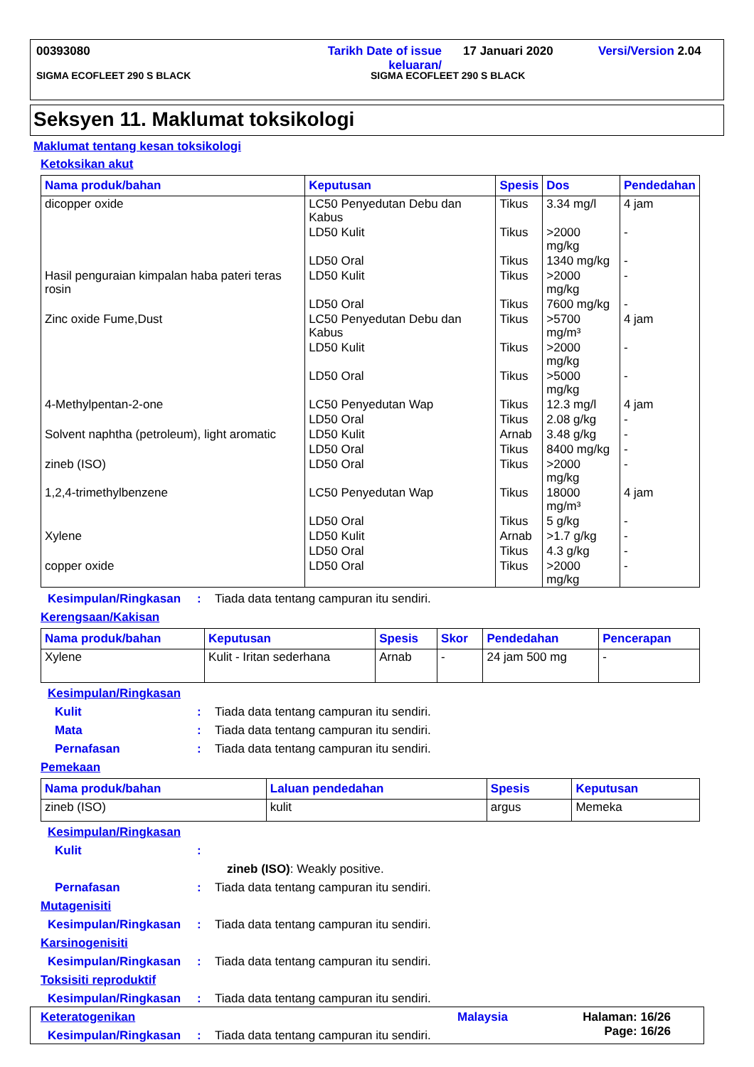00393080 Tarikh Date of issue
keluaran/ 17 Januari 2020 Versi/Version 2.04
SIGMA ECOFLEET 290 S BLACK SIGMA ECOFLEET 290 S BLACK
Seksyen 11. Maklumat toksikologi
Maklumat tentang kesan toksikologi
Ketoksikan akut
| Nama produk/bahan | Keputusan | Spesis | Dos | Pendedahan |
| --- | --- | --- | --- | --- |
| dicopper oxide | LC50 Penyedutan Debu dan Kabus | Tikus | 3.34 mg/l | 4 jam |
| | LD50 Kulit | Tikus | >2000 mg/kg | - |
| | LD50 Oral | Tikus | 1340 mg/kg | - |
| Hasil penguraian kimpalan haba pateri teras rosin | LD50 Kulit | Tikus | >2000 mg/kg | - |
| | LD50 Oral | Tikus | 7600 mg/kg | - |
| Zinc oxide Fume,Dust | LC50 Penyedutan Debu dan Kabus | Tikus | >5700 mg/m³ | 4 jam |
| | LD50 Kulit | Tikus | >2000 mg/kg | - |
| | LD50 Oral | Tikus | >5000 mg/kg | - |
| 4-Methylpentan-2-one | LC50 Penyedutan Wap | Tikus | 12.3 mg/l | 4 jam |
| | LD50 Oral | Tikus | 2.08 g/kg | - |
| Solvent naphtha (petroleum), light aromatic | LD50 Kulit | Arnab | 3.48 g/kg | - |
| | LD50 Oral | Tikus | 8400 mg/kg | - |
| zineb (ISO) | LD50 Oral | Tikus | >2000 mg/kg | - |
| 1,2,4-trimethylbenzene | LC50 Penyedutan Wap | Tikus | 18000 mg/m³ | 4 jam |
| | LD50 Oral | Tikus | 5 g/kg | - |
| Xylene | LD50 Kulit | Arnab | >1.7 g/kg | - |
| | LD50 Oral | Tikus | 4.3 g/kg | - |
| copper oxide | LD50 Oral | Tikus | >2000 mg/kg | - |
Kesimpulan/Ringkasan: Tiada data tentang campuran itu sendiri.
Kerengsaan/Kakisan
| Nama produk/bahan | Keputusan | Spesis | Skor | Pendedahan | Pencerapan |
| --- | --- | --- | --- | --- | --- |
| Xylene | Kulit - Iritan sederhana | Arnab | - | 24 jam 500 mg | - |
Kesimpulan/Ringkasan
Kulit: Tiada data tentang campuran itu sendiri.
Mata: Tiada data tentang campuran itu sendiri.
Pernafasan: Tiada data tentang campuran itu sendiri.
Pemekaan
| Nama produk/bahan | Laluan pendedahan | Spesis | Keputusan |
| --- | --- | --- | --- |
| zineb (ISO) | kulit | argus | Memeka |
Kesimpulan/Ringkasan
Kulit:
zineb (ISO): Weakly positive.
Pernafasan: Tiada data tentang campuran itu sendiri.
Mutagenisiti
Kesimpulan/Ringkasan: Tiada data tentang campuran itu sendiri.
Karsinogenisiti
Kesimpulan/Ringkasan: Tiada data tentang campuran itu sendiri.
Toksisiti reproduktif
Kesimpulan/Ringkasan: Tiada data tentang campuran itu sendiri.
Keteratogenikan
Kesimpulan/Ringkasan: Tiada data tentang campuran itu sendiri.
Malaysia Halaman: 16/26
Page: 16/26